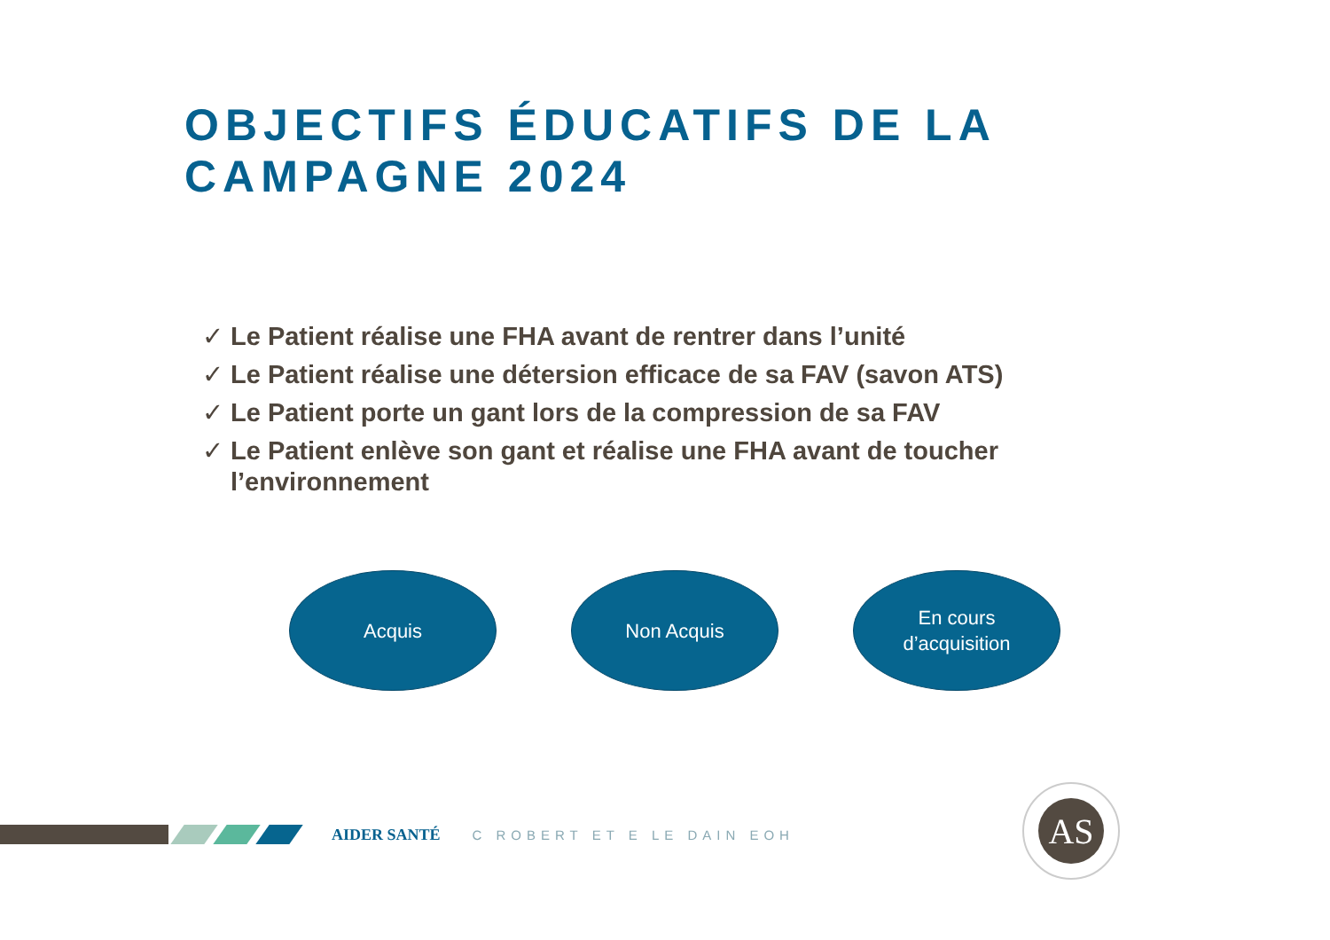OBJECTIFS ÉDUCATIFS DE LA
CAMPAGNE 2024
✓ Le Patient réalise une FHA avant de rentrer dans l’unité
✓ Le Patient réalise une détersion efficace de sa FAV (savon ATS)
✓ Le Patient porte un gant lors de la compression de sa FAV
✓ Le Patient enlève son gant et réalise une FHA avant de toucher l’environnement
Acquis Non Acquis En cours
d’acquisition
AIDER SANTÉ
C ROBERT ET E LE DAIN EOH
AS